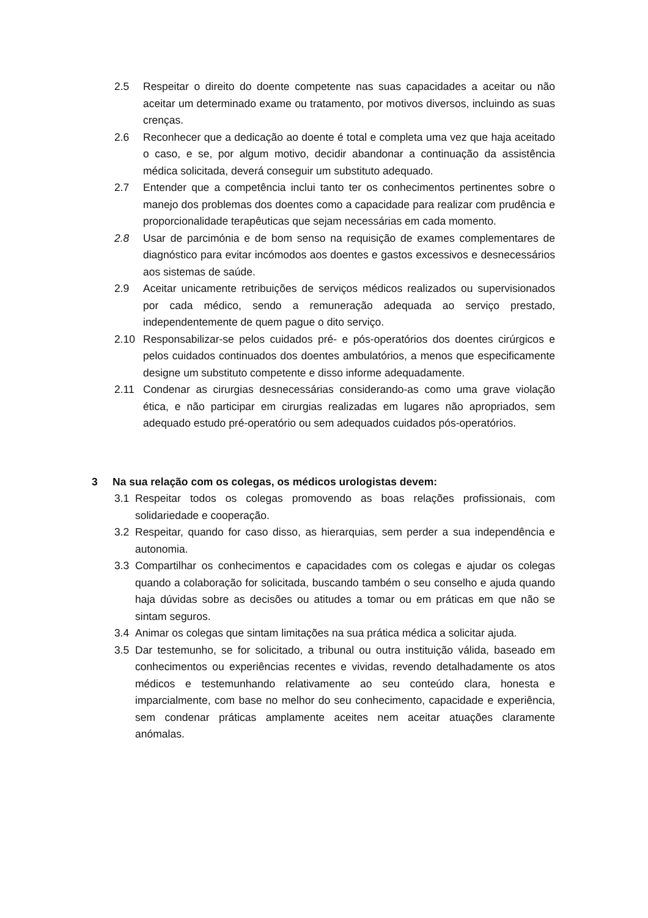2.5 Respeitar o direito do doente competente nas suas capacidades a aceitar ou não aceitar um determinado exame ou tratamento, por motivos diversos, incluindo as suas crenças.
2.6 Reconhecer que a dedicação ao doente é total e completa uma vez que haja aceitado o caso, e se, por algum motivo, decidir abandonar a continuação da assistência médica solicitada, deverá conseguir um substituto adequado.
2.7 Entender que a competência inclui tanto ter os conhecimentos pertinentes sobre o manejo dos problemas dos doentes como a capacidade para realizar com prudência e proporcionalidade terapêuticas que sejam necessárias em cada momento.
2.8 Usar de parcimónia e de bom senso na requisição de exames complementares de diagnóstico para evitar incómodos aos doentes e gastos excessivos e desnecessários aos sistemas de saúde.
2.9 Aceitar unicamente retribuições de serviços médicos realizados ou supervisionados por cada médico, sendo a remuneração adequada ao serviço prestado, independentemente de quem pague o dito serviço.
2.10 Responsabilizar-se pelos cuidados pré- e pós-operatórios dos doentes cirúrgicos e pelos cuidados continuados dos doentes ambulatórios, a menos que especificamente designe um substituto competente e disso informe adequadamente.
2.11 Condenar as cirurgias desnecessárias considerando-as como uma grave violação ética, e não participar em cirurgias realizadas em lugares não apropriados, sem adequado estudo pré-operatório ou sem adequados cuidados pós-operatórios.
3 Na sua relação com os colegas, os médicos urologistas devem:
3.1 Respeitar todos os colegas promovendo as boas relações profissionais, com solidariedade e cooperação.
3.2 Respeitar, quando for caso disso, as hierarquias, sem perder a sua independência e autonomia.
3.3 Compartilhar os conhecimentos e capacidades com os colegas e ajudar os colegas quando a colaboração for solicitada, buscando também o seu conselho e ajuda quando haja dúvidas sobre as decisões ou atitudes a tomar ou em práticas em que não se sintam seguros.
3.4 Animar os colegas que sintam limitações na sua prática médica a solicitar ajuda.
3.5 Dar testemunho, se for solicitado, a tribunal ou outra instituição válida, baseado em conhecimentos ou experiências recentes e vividas, revendo detalhadamente os atos médicos e testemunhando relativamente ao seu conteúdo clara, honesta e imparcialmente, com base no melhor do seu conhecimento, capacidade e experiência, sem condenar práticas amplamente aceites nem aceitar atuações claramente anómalas.